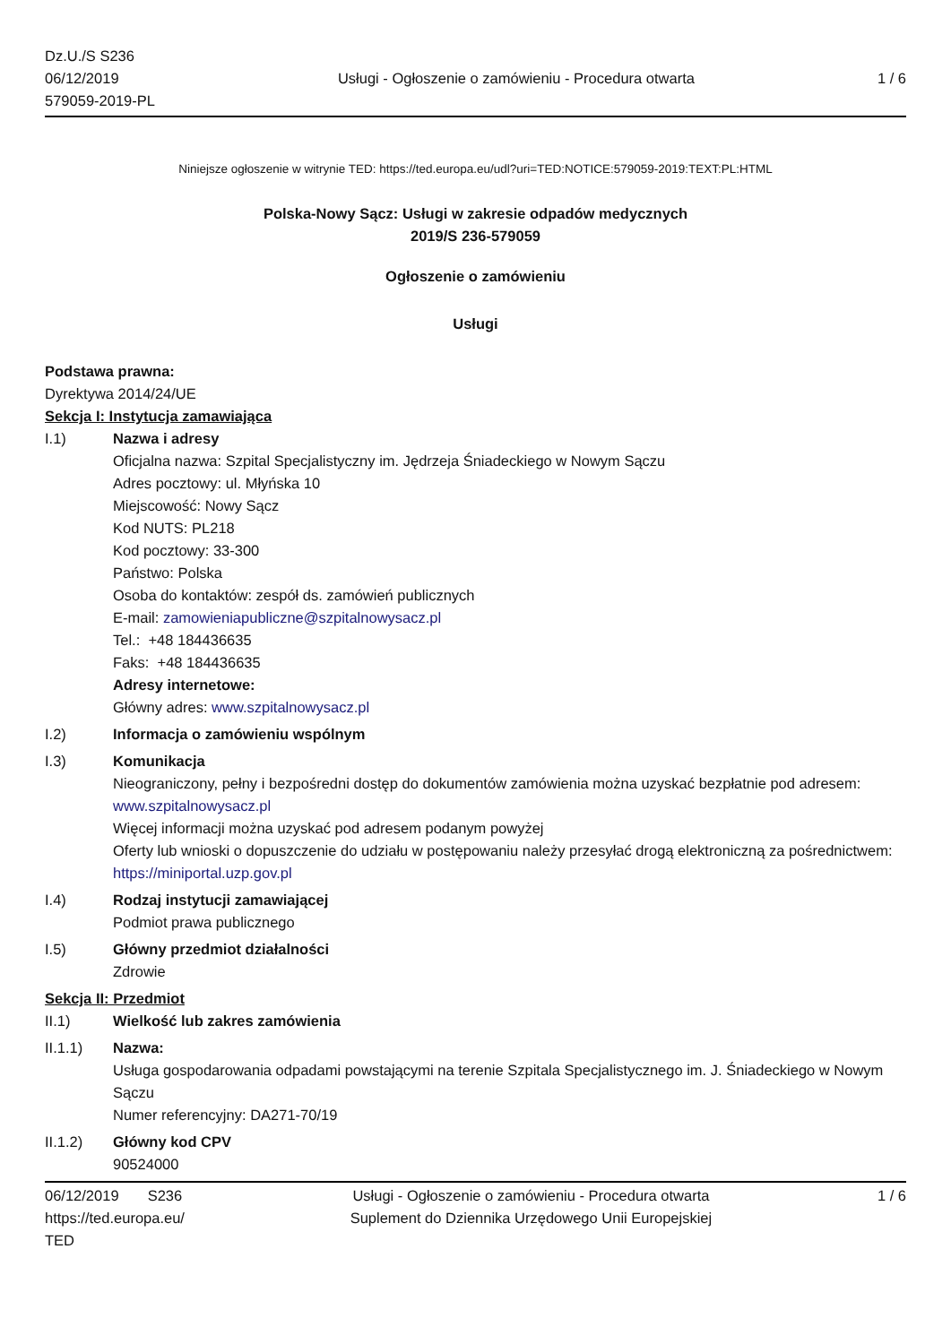Dz.U./S S236
06/12/2019
579059-2019-PL
Usługi - Ogłoszenie o zamówieniu - Procedura otwarta
1 / 6
Niniejsze ogłoszenie w witrynie TED: https://ted.europa.eu/udl?uri=TED:NOTICE:579059-2019:TEXT:PL:HTML
Polska-Nowy Sącz: Usługi w zakresie odpadów medycznych
2019/S 236-579059
Ogłoszenie o zamówieniu
Usługi
Podstawa prawna:
Dyrektywa 2014/24/UE
Sekcja I: Instytucja zamawiająca
I.1) Nazwa i adresy
Oficjalna nazwa: Szpital Specjalistyczny im. Jędrzeja Śniadeckiego w Nowym Sączu
Adres pocztowy: ul. Młyńska 10
Miejscowość: Nowy Sącz
Kod NUTS: PL218
Kod pocztowy: 33-300
Państwo: Polska
Osoba do kontaktów: zespół ds. zamówień publicznych
E-mail: zamowieniapubliczne@szpitalnowysacz.pl
Tel.: +48 184436635
Faks: +48 184436635
Adresy internetowe:
Główny adres: www.szpitalnowysacz.pl
I.2) Informacja o zamówieniu wspólnym
I.3) Komunikacja
Nieograniczony, pełny i bezpośredni dostęp do dokumentów zamówienia można uzyskać bezpłatnie pod adresem: www.szpitalnowysacz.pl
Więcej informacji można uzyskać pod adresem podanym powyżej
Oferty lub wnioski o dopuszczenie do udziału w postępowaniu należy przesyłać drogą elektroniczną za pośrednictwem: https://miniportal.uzp.gov.pl
I.4) Rodzaj instytucji zamawiającej
Podmiot prawa publicznego
I.5) Główny przedmiot działalności
Zdrowie
Sekcja II: Przedmiot
II.1) Wielkość lub zakres zamówienia
II.1.1) Nazwa:
Usługa gospodarowania odpadami powstającymi na terenie Szpitala Specjalistycznego im. J. Śniadeckiego w Nowym Sączu
Numer referencyjny: DA271-70/19
II.1.2) Główny kod CPV
90524000
06/12/2019 S236
https://ted.europa.eu/
TED
Usługi - Ogłoszenie o zamówieniu - Procedura otwarta
Suplement do Dziennika Urzędowego Unii Europejskiej
1 / 6